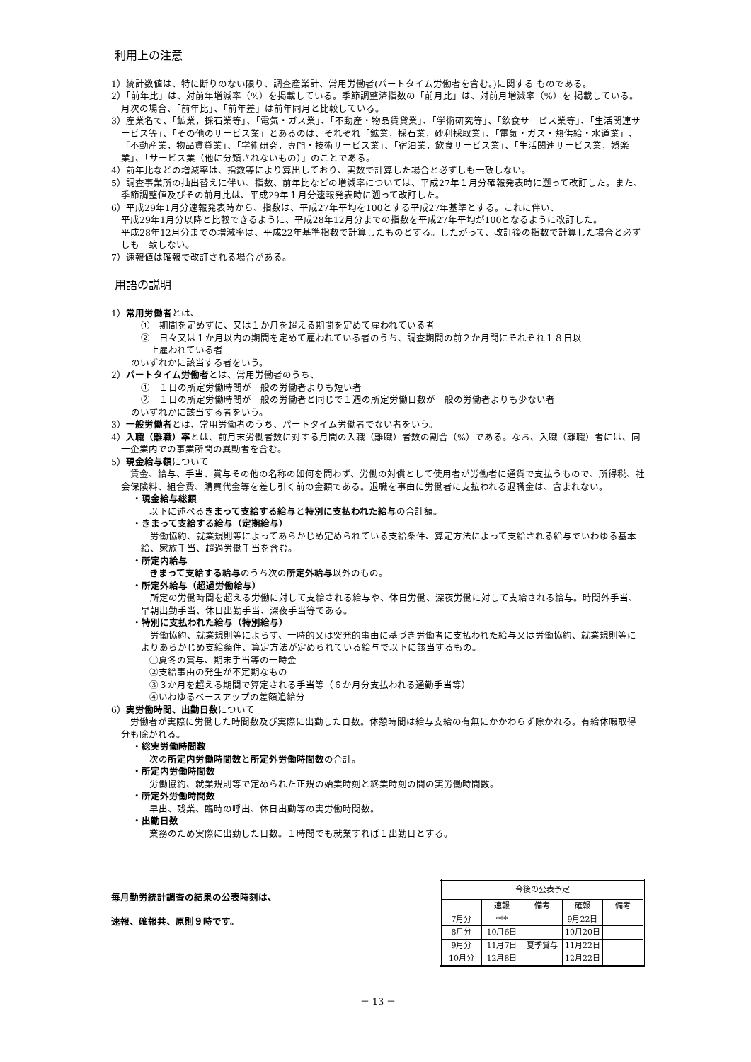利用上の注意
1）統計数値は、特に断りのない限り、調査産業計、常用労働者(パートタイム労働者を含む。)に関する ものである。
2）「前年比」は、対前年増減率（%）を掲載している。季節調整済指数の「前月比」は、対前月増減率（%）を 掲載している。月次の場合、「前年比」、「前年差」は前年同月と比較している。
3）産業名で、「鉱業，採石業等」、「電気・ガス業」、「不動産・物品賃貸業」、「学術研究等」、「飲食サービス業等」、「生活関連サービス等」、「その他のサービス業」とあるのは、それぞれ「鉱業，採石業，砂利採取業」、「電気・ガス・熱供給・水道業」、「不動産業，物品賃貸業」、「学術研究，専門・技術サービス業」、「宿泊業，飲食サービス業」、「生活関連サービス業，娯楽業」、「サービス業（他に分類されないもの）」のことである。
4）前年比などの増減率は、指数等により算出しており、実数で計算した場合と必ずしも一致しない。
5）調査事業所の抽出替えに伴い、指数、前年比などの増減率については、平成27年１月分確報発表時に遡って改訂した。また、季節調整値及びその前月比は、平成29年１月分速報発表時に遡って改訂した。
6）平成29年1月分速報発表時から、指数は、平成27年平均を100とする平成27年基準とする。これに伴い、
平成29年1月分以降と比較できるように、平成28年12月分までの指数を平成27年平均が100となるように改訂した。
平成28年12月分までの増減率は、平成22年基準指数で計算したものとする。したがって、改訂後の指数で計算した場合と必ずしも一致しない。
7）速報値は確報で改訂される場合がある。
用語の説明
1）常用労働者とは、
①　期間を定めずに、又は１か月を超える期間を定めて雇われている者
②　日々又は１か月以内の期間を定めて雇われている者のうち、調査期間の前２か月間にそれぞれ１８日以
　上雇われている者
のいずれかに該当する者をいう。
2）パートタイム労働者とは、常用労働者のうち、
①　１日の所定労働時間が一般の労働者よりも短い者
②　１日の所定労働時間が一般の労働者と同じで１週の所定労働日数が一般の労働者よりも少ない者
のいずれかに該当する者をいう。
3）一般労働者とは、常用労働者のうち、パートタイム労働者でない者をいう。
4）入職（離職）率とは、前月末労働者数に対する月間の入職（離職）者数の割合（%）である。なお、入職（離職）者には、同一企業内での事業所間の異動者を含む。
5）現金給与額について
　賃金、給与、手当、賞与その他の名称の如何を問わず、労働の対償として使用者が労働者に通貨で支払うもので、所得税、社会保険料、組合費、購買代金等を差し引く前の金額である。退職を事由に労働者に支払われる退職金は、含まれない。
・現金給与総額
以下に述べるきまって支給する給与と特別に支払われた給与の合計額。
・きまって支給する給与（定期給与）
　労働協約、就業規則等によってあらかじめ定められている支給条件、算定方法によって支給される給与でいわゆる基本給、家族手当、超過労働手当を含む。
・所定内給与
きまって支給する給与のうち次の所定外給与以外のもの。
・所定外給与（超過労働給与）
　所定の労働時間を超える労働に対して支給される給与や、休日労働、深夜労働に対して支給される給与。時間外手当、早朝出勤手当、休日出勤手当、深夜手当等である。
・特別に支払われた給与（特別給与）
　労働協約、就業規則等によらず、一時的又は突発的事由に基づき労働者に支払われた給与又は労働協約、就業規則等によりあらかじめ支給条件、算定方法が定められている給与で以下に該当するもの。
①夏冬の賞与、期末手当等の一時金
②支給事由の発生が不定期なもの
③３か月を超える期間で算定される手当等（６か月分支払われる通勤手当等）
④いわゆるベースアップの差額追給分
6）実労働時間、出勤日数について
　労働者が実際に労働した時間数及び実際に出勤した日数。休憩時間は給与支給の有無にかかわらず除かれる。有給休暇取得分も除かれる。
・総実労働時間数
次の所定内労働時間数と所定外労働時間数の合計。
・所定内労働時間数
労働協約、就業規則等で定められた正規の始業時刻と終業時刻の間の実労働時間数。
・所定外労働時間数
早出、残業、臨時の呼出、休日出勤等の実労働時間数。
・出勤日数
業務のため実際に出勤した日数。１時間でも就業すれば１出勤日とする。
毎月勤労統計調査の結果の公表時刻は、
速報、確報共、原則９時です。
| 今後の公表予定 | | | | |
| --- | --- | --- | --- | --- |
| | 速報 | 備考 | 確報 | 備考 |
| 7月分 | *** | | 9月22日 | |
| 8月分 | 10月6日 | | 10月20日 | |
| 9月分 | 11月7日 | 夏季賞与 | 11月22日 | |
| 10月分 | 12月8日 | | 12月22日 | |
－ 13 －